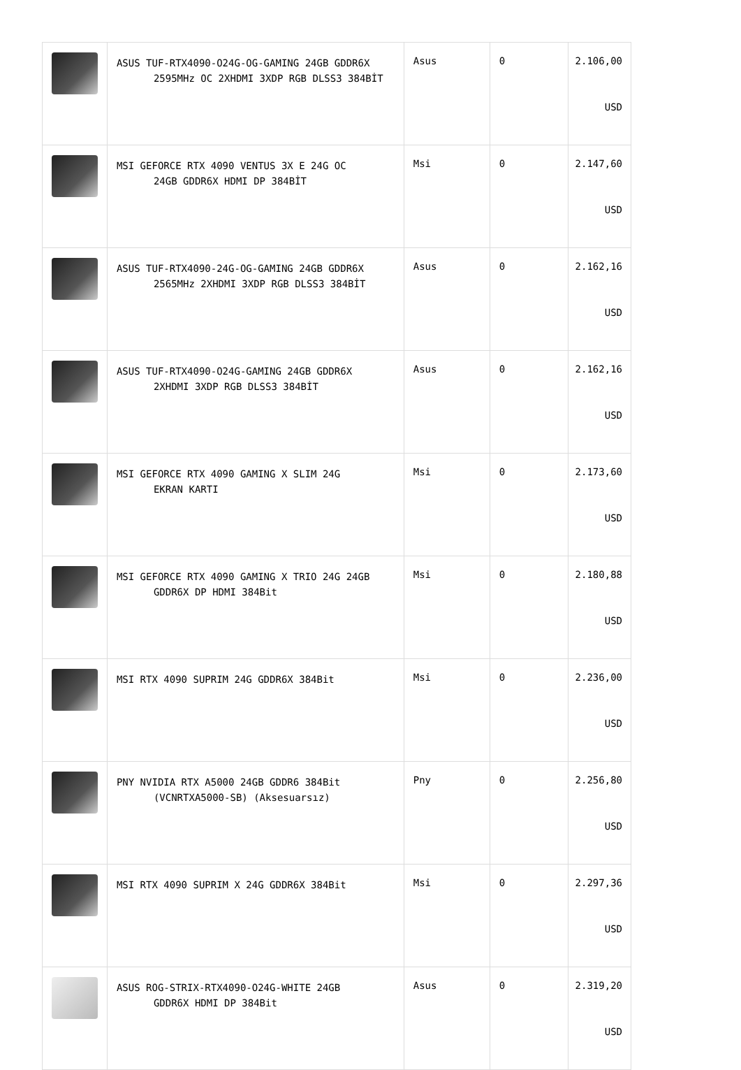| | ASUS TUF-RTX4090-O24G-OG-GAMING 24GB GDDR6X 2595MHz OC 2XHDMI 3XDP RGB DLSS3 384BİT | Asus | 0 | 2.106,00 USD |
| | MSI GEFORCE RTX 4090 VENTUS 3X E 24G OC 24GB GDDR6X HDMI DP 384BİT | Msi | 0 | 2.147,60 USD |
| | ASUS TUF-RTX4090-24G-OG-GAMING 24GB GDDR6X 2565MHz 2XHDMI 3XDP RGB DLSS3 384BİT | Asus | 0 | 2.162,16 USD |
| | ASUS TUF-RTX4090-O24G-GAMING 24GB GDDR6X 2XHDMI 3XDP RGB DLSS3 384BİT | Asus | 0 | 2.162,16 USD |
| | MSI GEFORCE RTX 4090 GAMING X SLIM 24G EKRAN KARTI | Msi | 0 | 2.173,60 USD |
| | MSI GEFORCE RTX 4090 GAMING X TRIO 24G 24GB GDDR6X DP HDMI 384Bit | Msi | 0 | 2.180,88 USD |
| | MSI RTX 4090 SUPRIM 24G GDDR6X 384Bit | Msi | 0 | 2.236,00 USD |
| | PNY NVIDIA RTX A5000 24GB GDDR6 384Bit (VCNRTXA5000-SB) (Aksesuarsız) | Pny | 0 | 2.256,80 USD |
| | MSI RTX 4090 SUPRIM X 24G GDDR6X 384Bit | Msi | 0 | 2.297,36 USD |
| | ASUS ROG-STRIX-RTX4090-O24G-WHITE 24GB GDDR6X HDMI DP 384Bit | Asus | 0 | 2.319,20 USD |